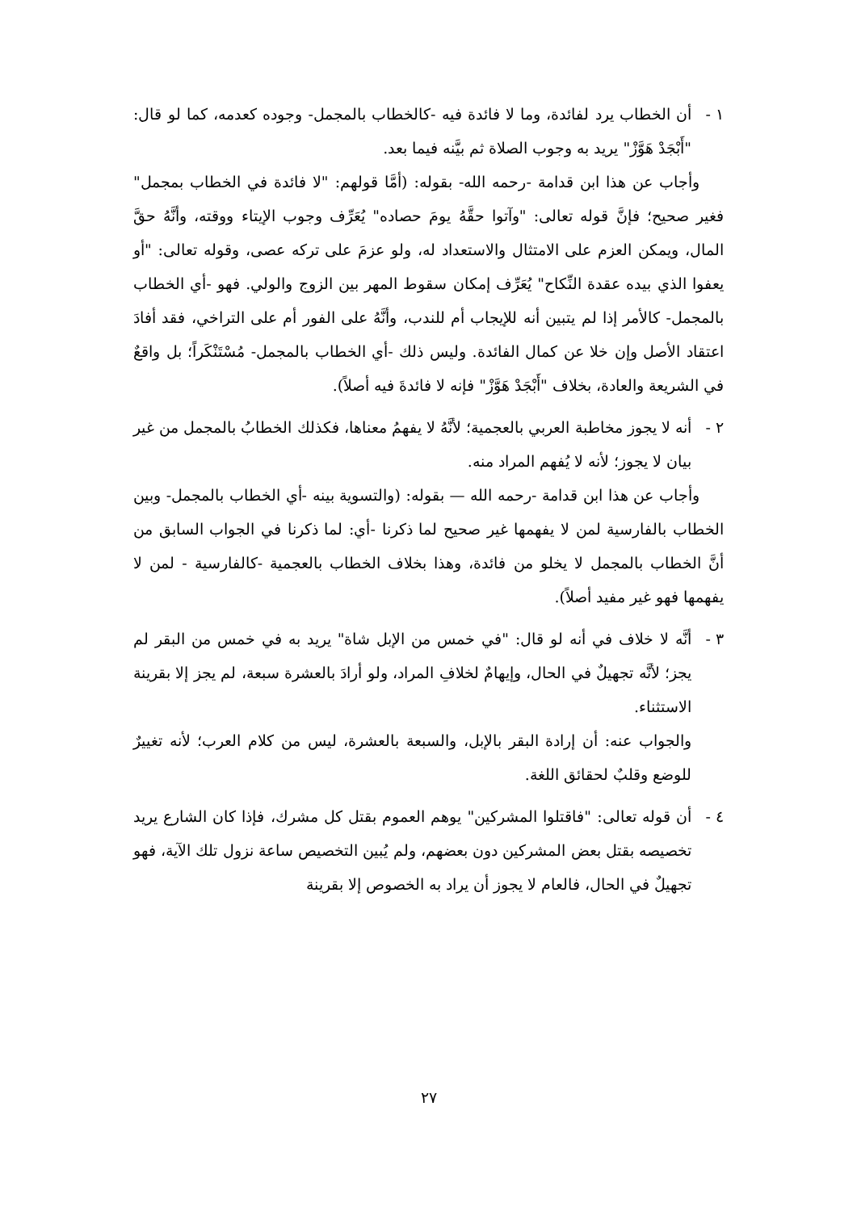١ - أن الخطاب يرد لفائدة، وما لا فائدة فيه -كالخطاب بالمجمل- وجوده كعدمه، كما لو قال: "أَبْجَدْ هَوَّزْ" يريد به وجوب الصلاة ثم بيَّنه فيما بعد.
وأجاب عن هذا ابن قدامة -رحمه الله- بقوله: (أمَّا قولهم: "لا فائدة في الخطاب بمجمل" فغير صحيح؛ فإنَّ قوله تعالى: "وآتوا حقَّهُ يومَ حصاده" يُعَرِّف وجوب الإيتاء ووقته، وأنَّهُ حقَّ المال، ويمكن العزم على الامتثال والاستعداد له، ولو عزمَ على تركه عصى، وقوله تعالى: "أو يعفوا الذي بيده عقدة النِّكاح" يُعَرِّف إمكان سقوط المهر بين الزوج والولي. فهو -أي الخطاب بالمجمل- كالأمر إذا لم يتبين أنه للإيجاب أم للندب، وأنَّهُ على الفور أم على التراخي، فقد أفادَ اعتقاد الأصل وإن خلا عن كمال الفائدة. وليس ذلك -أي الخطاب بالمجمل- مُسْتَنْكَراً؛ بل واقعٌ في الشريعة والعادة، بخلاف "أَبْجَدْ هَوَّزْ" فإنه لا فائدةَ فيه أصلاً).
٢ - أنه لا يجوز مخاطبة العربي بالعجمية؛ لأنَّهُ لا يفهمُ معناها، فكذلك الخطابُ بالمجمل من غير بيان لا يجوز؛ لأنه لا يُفهم المراد منه.
وأجاب عن هذا ابن قدامة -رحمه الله — بقوله: (والتسوية بينه -أي الخطاب بالمجمل- وبين الخطاب بالفارسية لمن لا يفهمها غير صحيح لما ذكرنا -أي: لما ذكرنا في الجواب السابق من أنَّ الخطاب بالمجمل لا يخلو من فائدة، وهذا بخلاف الخطاب بالعجمية -كالفارسية - لمن لا يفهمها فهو غير مفيد أصلاً).
٣ - أنَّه لا خلاف في أنه لو قال: "في خمس من الإبل شاة" يريد به في خمس من البقر لم يجز؛ لأنَّه تجهيلٌ في الحال، وإيهامٌ لخلافِ المراد، ولو أرادَ بالعشرة سبعة، لم يجز إلا بقرينة الاستثناء.
والجواب عنه: أن إرادة البقر بالإبل، والسبعة بالعشرة، ليس من كلام العرب؛ لأنه تغييرٌ للوضع وقلبٌ لحقائق اللغة.
٤ - أن قوله تعالى: "فاقتلوا المشركين" يوهم العموم بقتل كل مشرك، فإذا كان الشارع يريد تخصيصه بقتل بعض المشركين دون بعضهم، ولم يُبين التخصيص ساعة نزول تلك الآية، فهو تجهيلٌ في الحال، فالعام لا يجوز أن يراد به الخصوص إلا بقرينة
٢٧